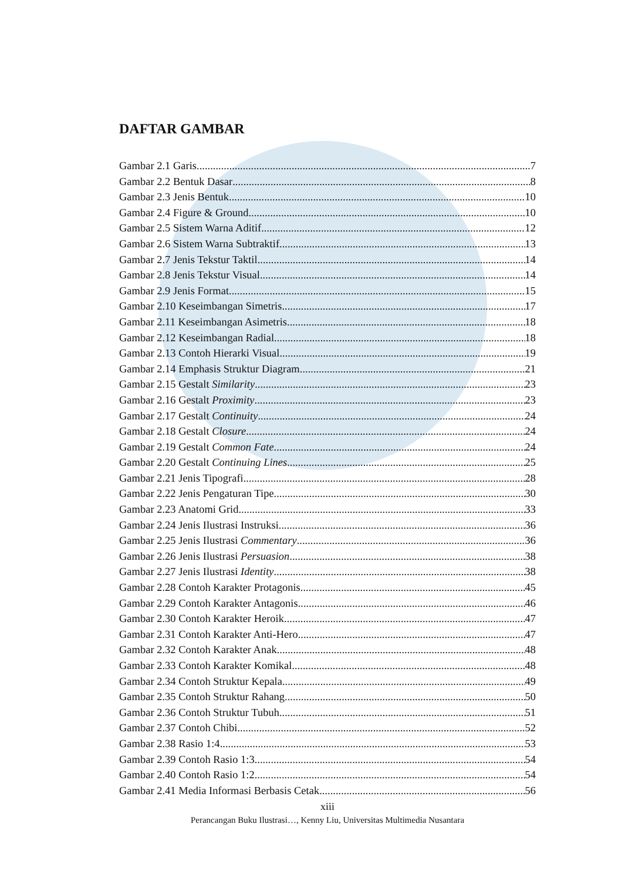DAFTAR GAMBAR
Gambar 2.1 Garis 7
Gambar 2.2 Bentuk Dasar 8
Gambar 2.3 Jenis Bentuk 10
Gambar 2.4 Figure & Ground 10
Gambar 2.5 Sistem Warna Aditif 12
Gambar 2.6 Sistem Warna Subtraktif 13
Gambar 2.7 Jenis Tekstur Taktil 14
Gambar 2.8 Jenis Tekstur Visual 14
Gambar 2.9 Jenis Format 15
Gambar 2.10 Keseimbangan Simetris 17
Gambar 2.11 Keseimbangan Asimetris 18
Gambar 2.12 Keseimbangan Radial 18
Gambar 2.13 Contoh Hierarki Visual 19
Gambar 2.14 Emphasis Struktur Diagram 21
Gambar 2.15 Gestalt Similarity 23
Gambar 2.16 Gestalt Proximity 23
Gambar 2.17 Gestalt Continuity 24
Gambar 2.18 Gestalt Closure 24
Gambar 2.19 Gestalt Common Fate 24
Gambar 2.20 Gestalt Continuing Lines 25
Gambar 2.21 Jenis Tipografi 28
Gambar 2.22 Jenis Pengaturan Tipe 30
Gambar 2.23 Anatomi Grid 33
Gambar 2.24 Jenis Ilustrasi Instruksi 36
Gambar 2.25 Jenis Ilustrasi Commentary 36
Gambar 2.26 Jenis Ilustrasi Persuasion 38
Gambar 2.27 Jenis Ilustrasi Identity 38
Gambar 2.28 Contoh Karakter Protagonis 45
Gambar 2.29 Contoh Karakter Antagonis 46
Gambar 2.30 Contoh Karakter Heroik 47
Gambar 2.31 Contoh Karakter Anti-Hero 47
Gambar 2.32 Contoh Karakter Anak 48
Gambar 2.33 Contoh Karakter Komikal 48
Gambar 2.34 Contoh Struktur Kepala 49
Gambar 2.35 Contoh Struktur Rahang 50
Gambar 2.36 Contoh Struktur Tubuh 51
Gambar 2.37 Contoh Chibi 52
Gambar 2.38 Rasio 1:4 53
Gambar 2.39 Contoh Rasio 1:3 54
Gambar 2.40 Contoh Rasio 1:2 54
Gambar 2.41 Media Informasi Berbasis Cetak 56
xiii
Perancangan Buku Ilustrasi…, Kenny Liu, Universitas Multimedia Nusantara